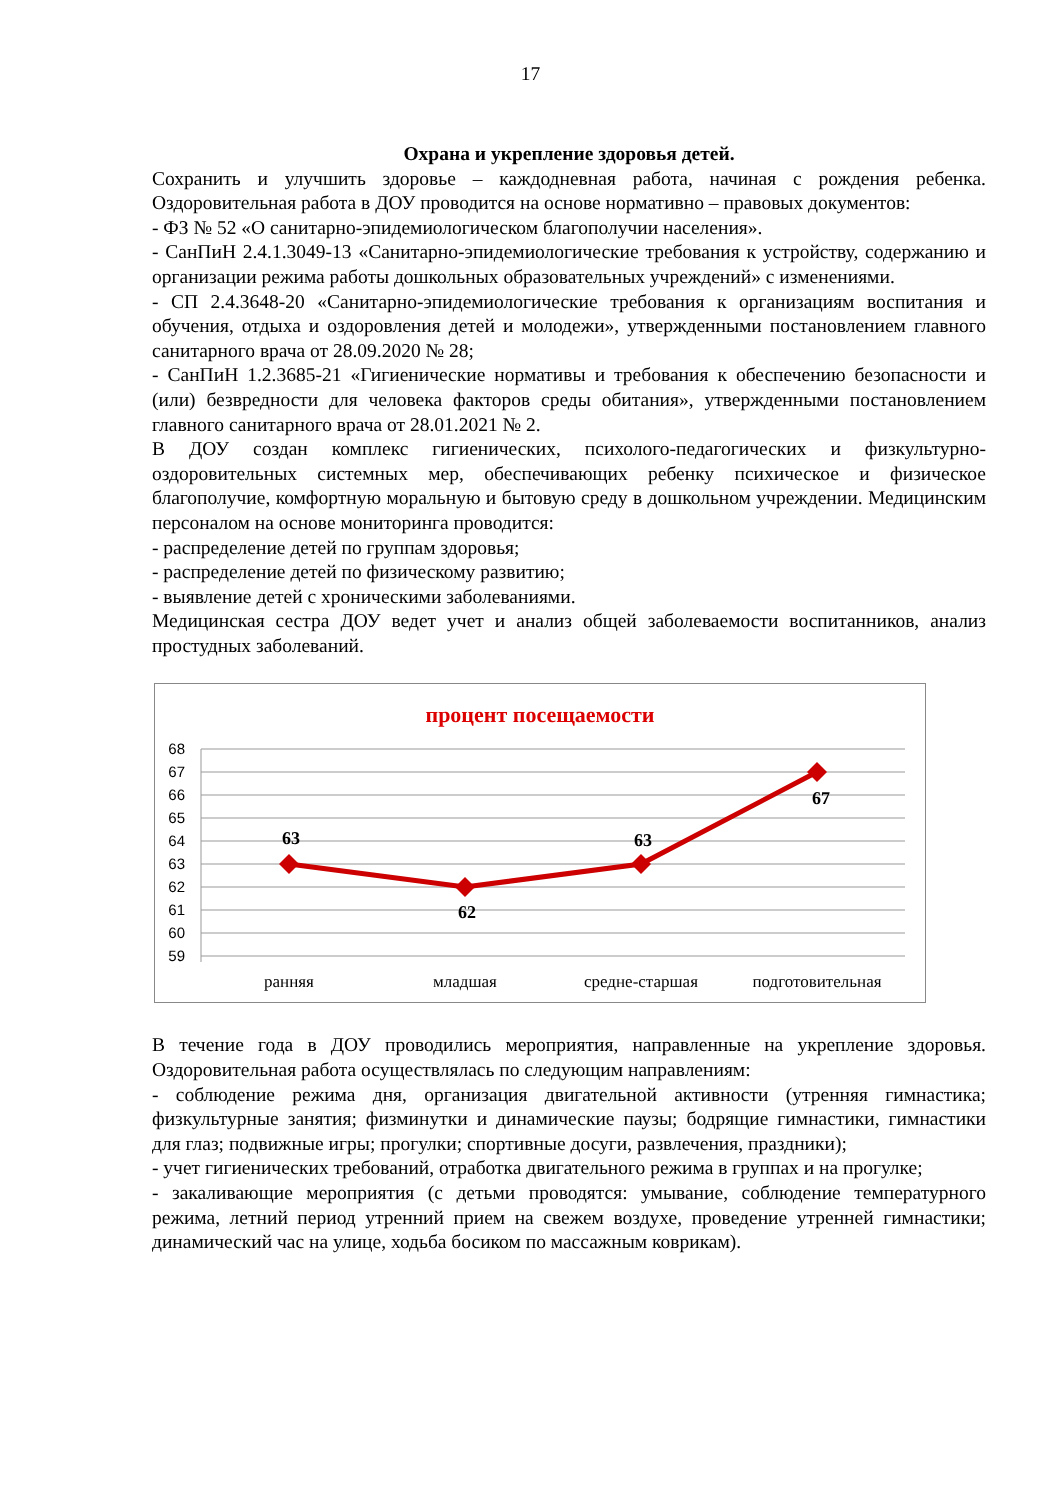17
Охрана и укрепление здоровья детей.
Сохранить и улучшить здоровье – каждодневная работа, начиная с рождения ребенка. Оздоровительная работа в ДОУ проводится на основе нормативно – правовых документов:
- ФЗ № 52 «О санитарно-эпидемиологическом благополучии населения».
- СанПиН 2.4.1.3049-13 «Санитарно-эпидемиологические требования к устройству, содержанию и организации режима работы дошкольных образовательных учреждений» с изменениями.
- СП 2.4.3648-20 «Санитарно-эпидемиологические требования к организациям воспитания и обучения, отдыха и оздоровления детей и молодежи», утвержденными постановлением главного санитарного врача от 28.09.2020 № 28;
- СанПиН 1.2.3685-21 «Гигиенические нормативы и требования к обеспечению безопасности и (или) безвредности для человека факторов среды обитания», утвержденными постановлением главного санитарного врача от 28.01.2021 № 2.
В ДОУ создан комплекс гигиенических, психолого-педагогических и физкультурно-оздоровительных системных мер, обеспечивающих ребенку психическое и физическое благополучие, комфортную моральную и бытовую среду в дошкольном учреждении. Медицинским персоналом на основе мониторинга проводится:
- распределение детей по группам здоровья;
- распределение детей по физическому развитию;
- выявление детей с хроническими заболеваниями.
Медицинская сестра ДОУ ведет учет и анализ общей заболеваемости воспитанников, анализ простудных заболеваний.
процент посещаемости
68
67
66
65
64
63
62
61
60
59
63
62
63
67
ранняя
младшая
средне-старшая
подготовительная
В течение года в ДОУ проводились мероприятия, направленные на укрепление здоровья. Оздоровительная работа осуществлялась по следующим направлениям:
- соблюдение режима дня, организация двигательной активности (утренняя гимнастика; физкультурные занятия; физминутки и динамические паузы; бодрящие гимнастики, гимнастики для глаз; подвижные игры; прогулки; спортивные досуги, развлечения, праздники);
- учет гигиенических требований, отработка двигательного режима в группах и на прогулке;
- закаливающие мероприятия (с детьми проводятся: умывание, соблюдение температурного режима, летний период утренний прием на свежем воздухе, проведение утренней гимнастики; динамический час на улице, ходьба босиком по массажным коврикам).